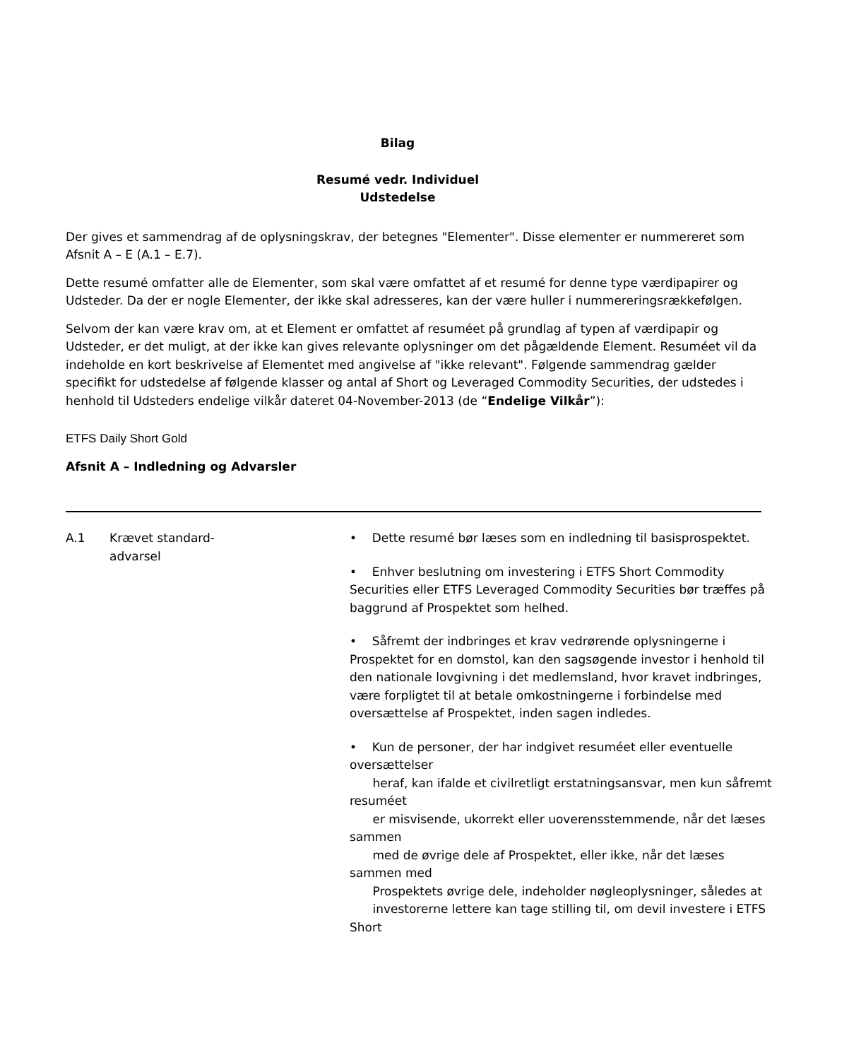Bilag
Resumé vedr. Individuel
Udstedelse
Der gives et sammendrag af de oplysningskrav, der betegnes "Elementer". Disse elementer er nummereret som Afsnit A – E (A.1 – E.7).
Dette resumé omfatter alle de Elementer, som skal være omfattet af et resumé for denne type værdipapirer og Udsteder. Da der er nogle Elementer, der ikke skal adresseres, kan der være huller i nummereringsrækkefølgen.
Selvom der kan være krav om, at et Element er omfattet af resuméet på grundlag af typen af værdipapir og Udsteder, er det muligt, at der ikke kan gives relevante oplysninger om det pågældende Element. Resuméet vil da indeholde en kort beskrivelse af Elementet med angivelse af "ikke relevant". Følgende sammendrag gælder specifikt for udstedelse af følgende klasser og antal af Short og Leveraged Commodity Securities, der udstedes i henhold til Udsteders endelige vilkår dateret 04-November-2013 (de “Endelige Vilkår”):
ETFS Daily Short Gold
Afsnit A – Indledning og Advarsler
| A.1 | Krævet standard- advarsel | • Dette resumé bør læses som en indledning til basisprospektet. • Enhver beslutning om investering i ETFS Short Commodity Securities eller ETFS Leveraged Commodity Securities bør træffes på baggrund af Prospektet som helhed. • Såfremt der indbringes et krav vedrørende oplysningerne i Prospektet for en domstol, kan den sagsøgende investor i henhold til den nationale lovgivning i det medlemsland, hvor kravet indbringes, være forpligtet til at betale omkostningerne i forbindelse med oversættelse af Prospektet, inden sagen indledes. • Kun de personer, der har indgivet resuméet eller eventuelle oversættelser heraf, kan ifalde et civilretligt erstatningsansvar, men kun såfremt resuméet er misvisende, ukorrekt eller uoverensstemmende, når det læses sammen med de øvrige dele af Prospektet, eller ikke, når det læses sammen med Prospektets øvrige dele, indeholder nøgleoplysninger, således at investorerne lettere kan tage stilling til, om devil investere i ETFS Short |